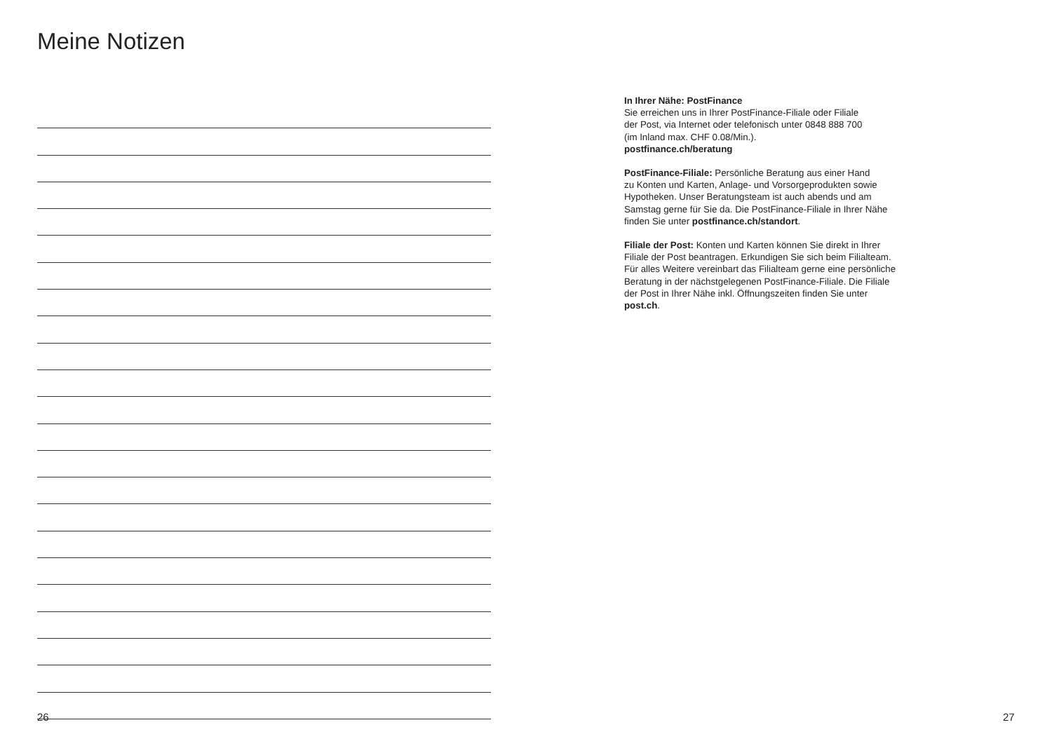Meine Notizen
In Ihrer Nähe: PostFinance
Sie erreichen uns in Ihrer PostFinance-Filiale oder Filiale
der Post, via Internet oder telefonisch unter 0848 888 700
(im Inland max. CHF 0.08/Min.).
postfinance.ch/beratung
PostFinance-Filiale: Persönliche Beratung aus einer Hand
zu Konten und Karten, Anlage- und Vorsorgeprodukten sowie
Hypotheken. Unser Beratungsteam ist auch abends und am
Samstag gerne für Sie da. Die PostFinance-Filiale in Ihrer Nähe
finden Sie unter postfinance.ch/standort.
Filiale der Post: Konten und Karten können Sie direkt in Ihrer
Filiale der Post beantragen. Erkundigen Sie sich beim Filialteam.
Für alles Weitere vereinbart das Filialteam gerne eine persönliche
Beratung in der nächstgelegenen PostFinance-Filiale. Die Filiale
der Post in Ihrer Nähe inkl. Öffnungszeiten finden Sie unter
post.ch.
26 27